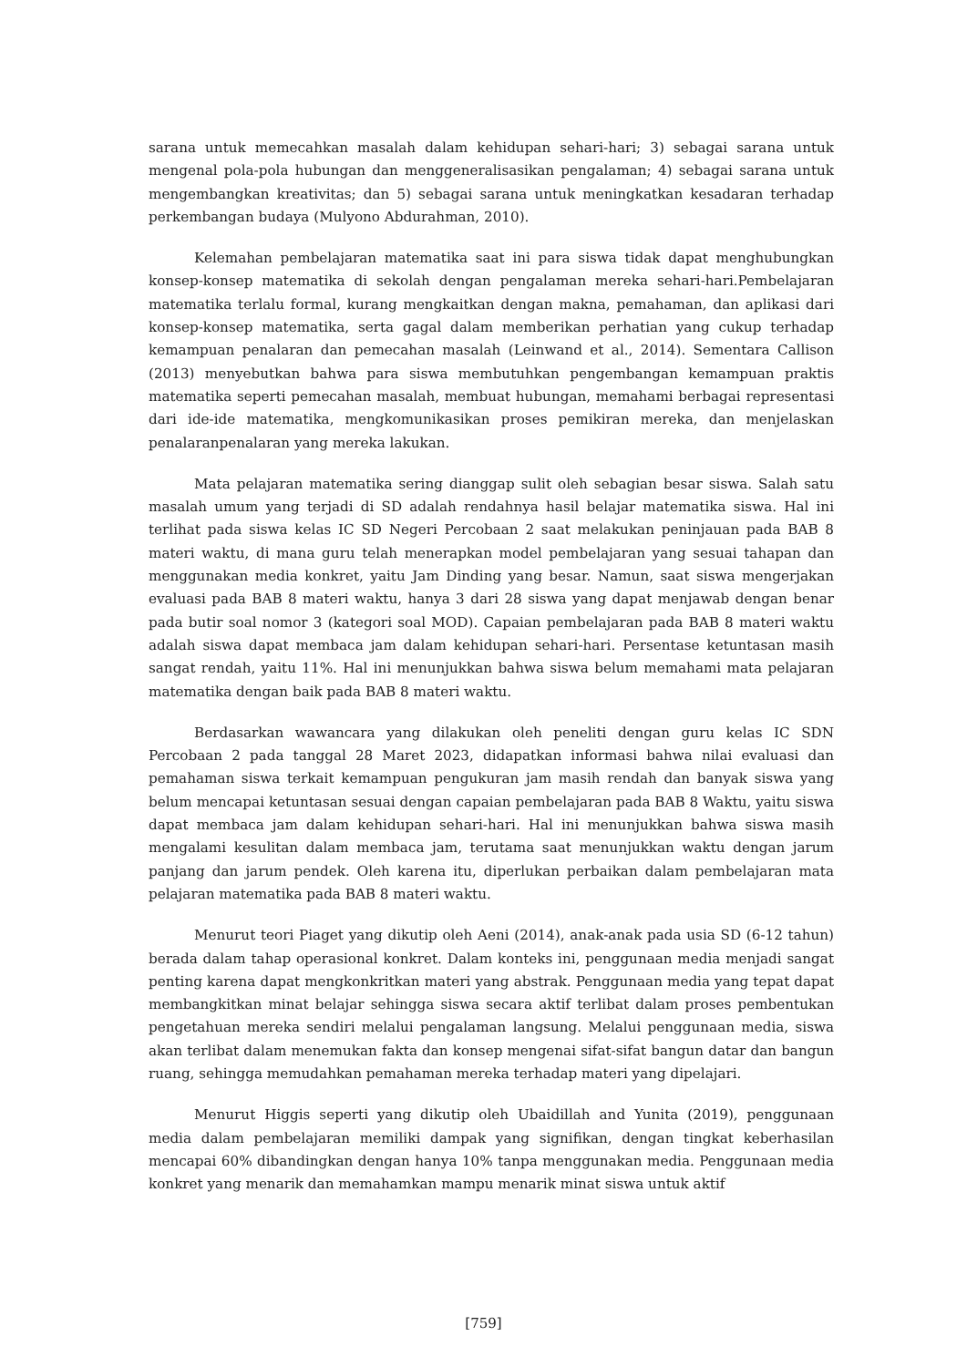sarana untuk memecahkan masalah dalam kehidupan sehari-hari; 3) sebagai sarana untuk mengenal pola-pola hubungan dan menggeneralisasikan pengalaman; 4) sebagai sarana untuk mengembangkan kreativitas; dan 5) sebagai sarana untuk meningkatkan kesadaran terhadap perkembangan budaya (Mulyono Abdurahman, 2010).
Kelemahan pembelajaran matematika saat ini para siswa tidak dapat menghubungkan konsep-konsep matematika di sekolah dengan pengalaman mereka sehari-hari.Pembelajaran matematika terlalu formal, kurang mengkaitkan dengan makna, pemahaman, dan aplikasi dari konsep-konsep matematika, serta gagal dalam memberikan perhatian yang cukup terhadap kemampuan penalaran dan pemecahan masalah (Leinwand et al., 2014). Sementara Callison (2013) menyebutkan bahwa para siswa membutuhkan pengembangan kemampuan praktis matematika seperti pemecahan masalah, membuat hubungan, memahami berbagai representasi dari ide-ide matematika, mengkomunikasikan proses pemikiran mereka, dan menjelaskan penalaranpenalaran yang mereka lakukan.
Mata pelajaran matematika sering dianggap sulit oleh sebagian besar siswa. Salah satu masalah umum yang terjadi di SD adalah rendahnya hasil belajar matematika siswa. Hal ini terlihat pada siswa kelas IC SD Negeri Percobaan 2 saat melakukan peninjauan pada BAB 8 materi waktu, di mana guru telah menerapkan model pembelajaran yang sesuai tahapan dan menggunakan media konkret, yaitu Jam Dinding yang besar. Namun, saat siswa mengerjakan evaluasi pada BAB 8 materi waktu, hanya 3 dari 28 siswa yang dapat menjawab dengan benar pada butir soal nomor 3 (kategori soal MOD). Capaian pembelajaran pada BAB 8 materi waktu adalah siswa dapat membaca jam dalam kehidupan sehari-hari. Persentase ketuntasan masih sangat rendah, yaitu 11%. Hal ini menunjukkan bahwa siswa belum memahami mata pelajaran matematika dengan baik pada BAB 8 materi waktu.
Berdasarkan wawancara yang dilakukan oleh peneliti dengan guru kelas IC SDN Percobaan 2 pada tanggal 28 Maret 2023, didapatkan informasi bahwa nilai evaluasi dan pemahaman siswa terkait kemampuan pengukuran jam masih rendah dan banyak siswa yang belum mencapai ketuntasan sesuai dengan capaian pembelajaran pada BAB 8 Waktu, yaitu siswa dapat membaca jam dalam kehidupan sehari-hari. Hal ini menunjukkan bahwa siswa masih mengalami kesulitan dalam membaca jam, terutama saat menunjukkan waktu dengan jarum panjang dan jarum pendek. Oleh karena itu, diperlukan perbaikan dalam pembelajaran mata pelajaran matematika pada BAB 8 materi waktu.
Menurut teori Piaget yang dikutip oleh Aeni (2014), anak-anak pada usia SD (6-12 tahun) berada dalam tahap operasional konkret. Dalam konteks ini, penggunaan media menjadi sangat penting karena dapat mengkonkritkan materi yang abstrak. Penggunaan media yang tepat dapat membangkitkan minat belajar sehingga siswa secara aktif terlibat dalam proses pembentukan pengetahuan mereka sendiri melalui pengalaman langsung. Melalui penggunaan media, siswa akan terlibat dalam menemukan fakta dan konsep mengenai sifat-sifat bangun datar dan bangun ruang, sehingga memudahkan pemahaman mereka terhadap materi yang dipelajari.
Menurut Higgis seperti yang dikutip oleh Ubaidillah and Yunita (2019), penggunaan media dalam pembelajaran memiliki dampak yang signifikan, dengan tingkat keberhasilan mencapai 60% dibandingkan dengan hanya 10% tanpa menggunakan media. Penggunaan media konkret yang menarik dan memahamkan mampu menarik minat siswa untuk aktif
[759]